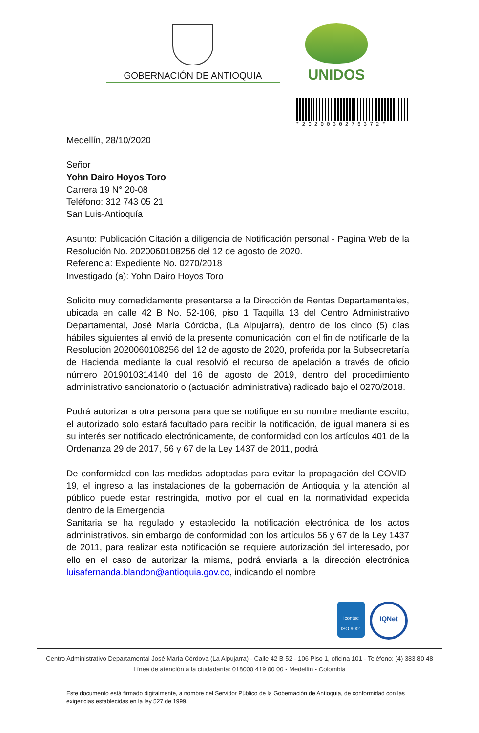GOBERNACIÓN DE ANTIOQUIA
UNIDOS
*2020030276372*
Medellín, 28/10/2020
Señor
Yohn Dairo Hoyos Toro
Carrera 19 N° 20-08
Teléfono: 312 743 05 21
San Luis-Antioquía
Asunto: Publicación Citación a diligencia de Notificación personal - Pagina Web de la Resolución No. 2020060108256 del 12 de agosto de 2020.
Referencia: Expediente No. 0270/2018
Investigado (a): Yohn Dairo Hoyos Toro
Solicito muy comedidamente presentarse a la Dirección de Rentas Departamentales, ubicada en calle 42 B No. 52-106, piso 1 Taquilla 13 del Centro Administrativo Departamental, José María Córdoba, (La Alpujarra), dentro de los cinco (5) días hábiles siguientes al envió de la presente comunicación, con el fin de notificarle de la Resolución 2020060108256 del 12 de agosto de 2020, proferida por la Subsecretaría de Hacienda mediante la cual resolvió el recurso de apelación a través de oficio número 2019010314140 del 16 de agosto de 2019, dentro del procedimiento administrativo sancionatorio o (actuación administrativa) radicado bajo el 0270/2018.
Podrá autorizar a otra persona para que se notifique en su nombre mediante escrito, el autorizado solo estará facultado para recibir la notificación, de igual manera si es su interés ser notificado electrónicamente, de conformidad con los artículos 401 de la Ordenanza 29 de 2017, 56 y 67 de la Ley 1437 de 2011, podrá
De conformidad con las medidas adoptadas para evitar la propagación del COVID-19, el ingreso a las instalaciones de la gobernación de Antioquia y la atención al público puede estar restringida, motivo por el cual en la normatividad expedida dentro de la Emergencia
Sanitaria se ha regulado y establecido la notificación electrónica de los actos administrativos, sin embargo de conformidad con los artículos 56 y 67 de la Ley 1437 de 2011, para realizar esta notificación se requiere autorización del interesado, por ello en el caso de autorizar la misma, podrá enviarla a la dirección electrónica luisafernanda.blandon@antioquia.gov.co, indicando el nombre
icontec
ISO 9001
IQNet
Centro Administrativo Departamental José María Córdova (La Alpujarra) - Calle 42 B 52 - 106 Piso 1, oficina 101 - Teléfono: (4) 383 80 48
Línea de atención a la ciudadanía: 018000 419 00 00 - Medellín - Colombia
Este documento está firmado digitalmente, a nombre del Servidor Público de la Gobernación de Antioquia, de conformidad con las exigencias establecidas en la ley 527 de 1999.